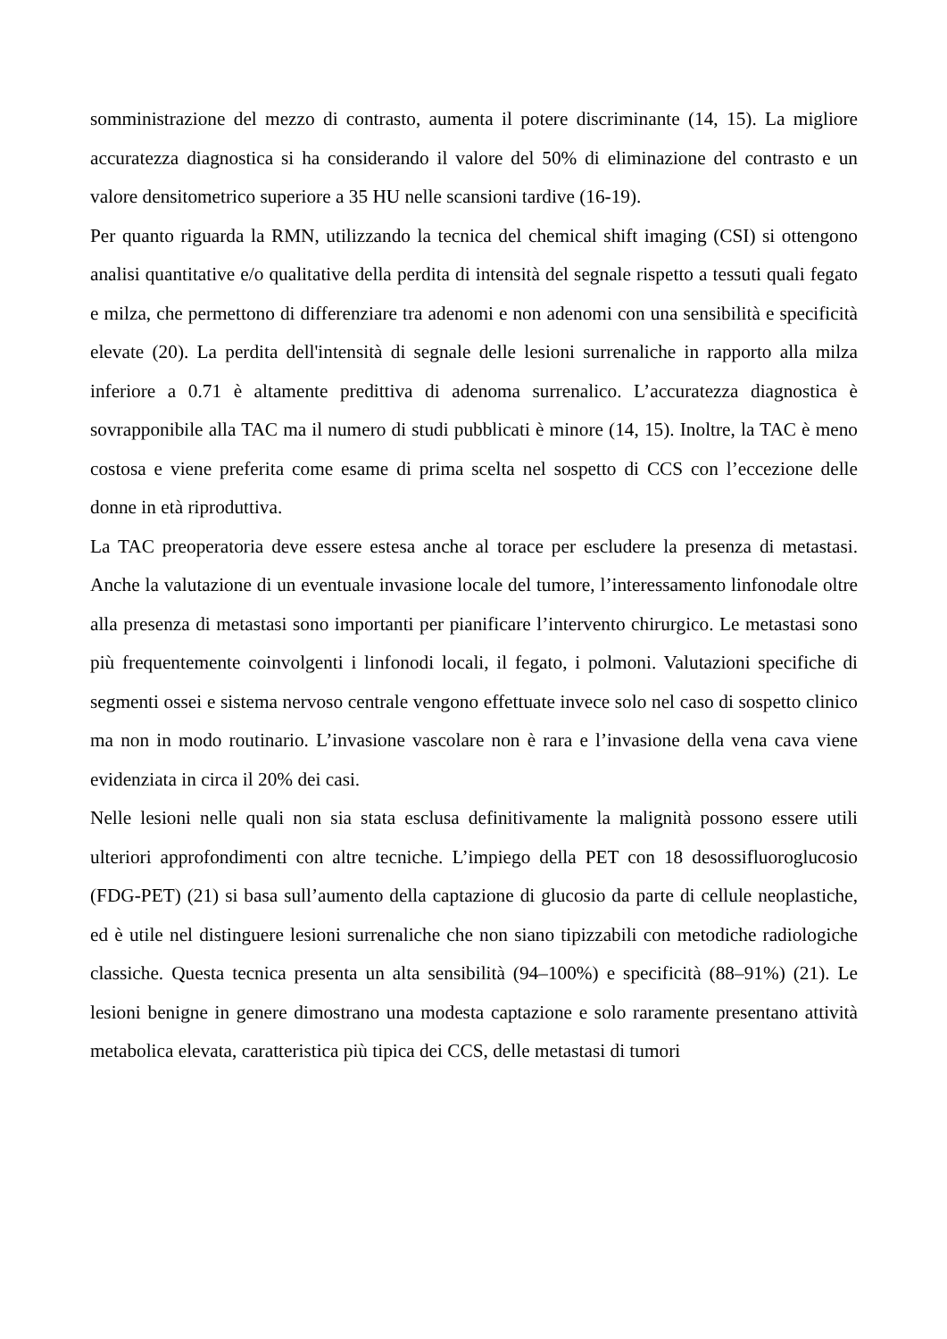somministrazione del mezzo di contrasto, aumenta il potere discriminante (14, 15). La migliore accuratezza diagnostica si ha considerando il valore del 50% di eliminazione del contrasto e un valore densitometrico superiore a 35 HU nelle scansioni tardive (16-19).
Per quanto riguarda la RMN, utilizzando la tecnica del chemical shift imaging (CSI) si ottengono analisi quantitative e/o qualitative della perdita di intensità del segnale rispetto a tessuti quali fegato e milza, che permettono di differenziare tra adenomi e non adenomi con una sensibilità e specificità elevate (20). La perdita dell'intensità di segnale delle lesioni surrenaliche in rapporto alla milza inferiore a 0.71 è altamente predittiva di adenoma surrenalico. L’accuratezza diagnostica è sovrapponibile alla TAC ma il numero di studi pubblicati è minore (14, 15). Inoltre, la TAC è meno costosa e viene preferita come esame di prima scelta nel sospetto di CCS con l’eccezione delle donne in età riproduttiva.
La TAC preoperatoria deve essere estesa anche al torace per escludere la presenza di metastasi. Anche la valutazione di un eventuale invasione locale del tumore, l’interessamento linfonodale oltre alla presenza di metastasi sono importanti per pianificare l’intervento chirurgico. Le metastasi sono più frequentemente coinvolgenti i linfonodi locali, il fegato, i polmoni. Valutazioni specifiche di segmenti ossei e sistema nervoso centrale vengono effettuate invece solo nel caso di sospetto clinico ma non in modo routinario. L’invasione vascolare non è rara e l’invasione della vena cava viene evidenziata in circa il 20% dei casi.
Nelle lesioni nelle quali non sia stata esclusa definitivamente la malignità possono essere utili ulteriori approfondimenti con altre tecniche. L’impiego della PET con 18 desossifluoroglucosio (FDG-PET) (21) si basa sull’aumento della captazione di glucosio da parte di cellule neoplastiche, ed è utile nel distinguere lesioni surrenaliche che non siano tipizzabili con metodiche radiologiche classiche. Questa tecnica presenta un alta sensibilità (94–100%) e specificità (88–91%) (21). Le lesioni benigne in genere dimostrano una modesta captazione e solo raramente presentano attività metabolica elevata, caratteristica più tipica dei CCS, delle metastasi di tumori